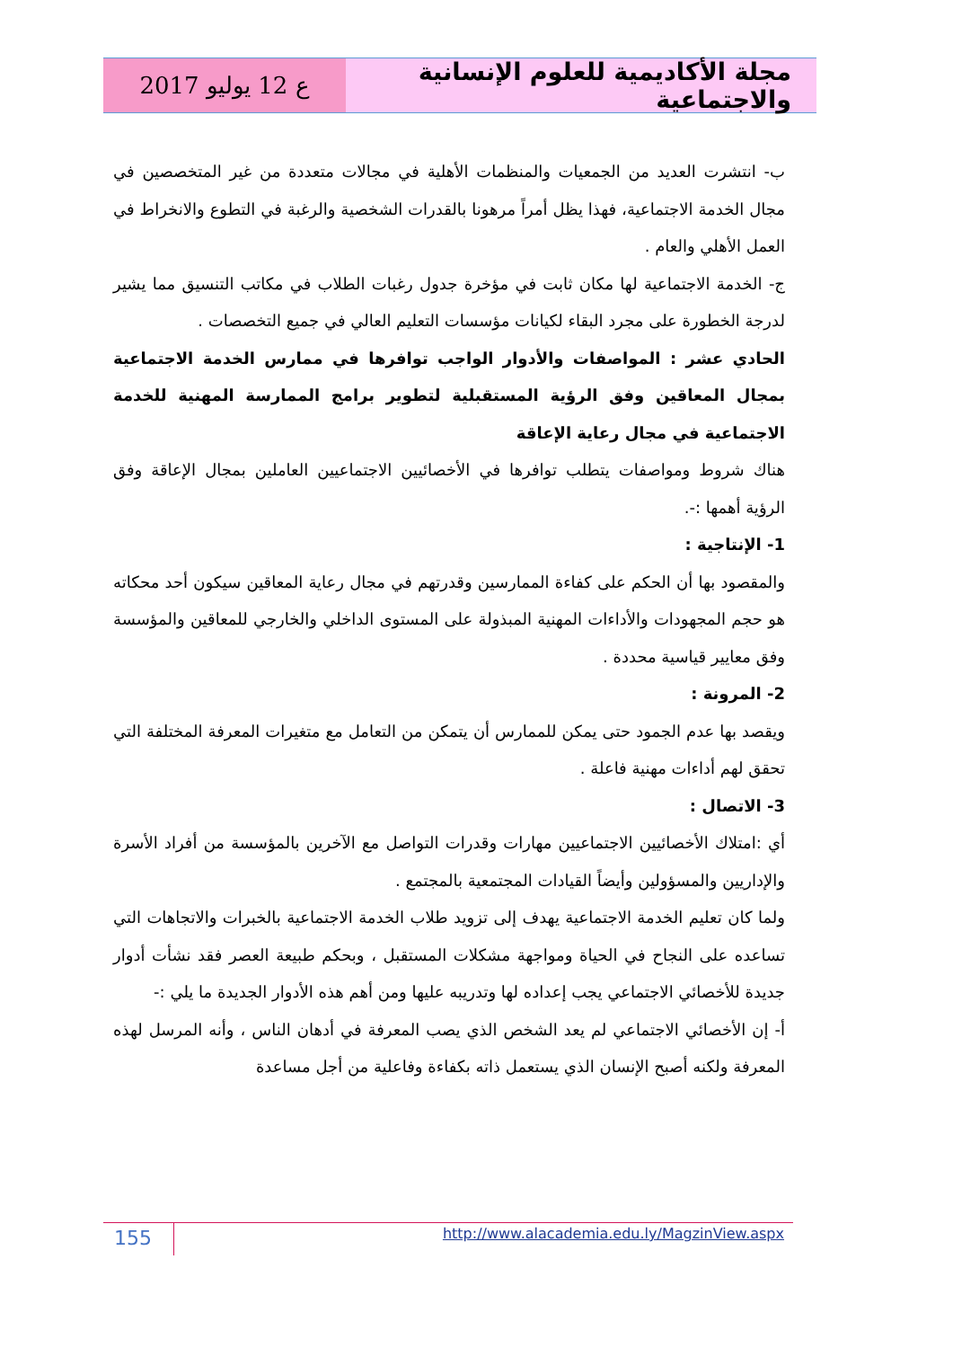ع 12 يوليو 2017 مجلة الأكاديمية للعلوم الإنسانية والاجتماعية
ب- انتشرت العديد من الجمعيات والمنظمات الأهلية في مجالات متعددة من غير المتخصصين في مجال الخدمة الاجتماعية، فهذا يظل أمراً مرهونا بالقدرات الشخصية والرغبة في التطوع والانخراط في العمل الأهلي والعام .
ج- الخدمة الاجتماعية لها مكان ثابت في مؤخرة جدول رغبات الطلاب في مكاتب التنسيق مما يشير لدرجة الخطورة على مجرد البقاء لكيانات مؤسسات التعليم العالي في جميع التخصصات .
الحادي عشر : المواصفات والأدوار الواجب توافرها في ممارس الخدمة الاجتماعية بمجال المعاقين وفق الرؤية المستقبلية لتطوير برامج الممارسة المهنية للخدمة الاجتماعية في مجال رعاية الإعاقة
هناك شروط ومواصفات يتطلب توافرها في الأخصائيين الاجتماعيين العاملين بمجال الإعاقة وفق الرؤية أهمها :-.
1- الإنتاجية :
والمقصود بها أن الحكم على كفاءة الممارسين وقدرتهم في مجال رعاية المعاقين سيكون أحد محكاته هو حجم المجهودات والأداءات المهنية المبذولة على المستوى الداخلي والخارجي للمعاقين والمؤسسة وفق معايير قياسية محددة .
2- المرونة :
ويقصد بها عدم الجمود حتى يمكن للممارس أن يتمكن من التعامل مع متغيرات المعرفة المختلفة التي تحقق لهم أداءات مهنية فاعلة .
3- الاتصال :
أي :امتلاك الأخصائيين الاجتماعيين مهارات وقدرات التواصل مع الآخرين بالمؤسسة من أفراد الأسرة والإداريين والمسؤولين وأيضاً القيادات المجتمعية بالمجتمع .
ولما كان تعليم الخدمة الاجتماعية يهدف إلى تزويد طلاب الخدمة الاجتماعية بالخبرات والاتجاهات التي تساعده على النجاح في الحياة ومواجهة مشكلات المستقبل ، وبحكم طبيعة العصر فقد نشأت أدوار جديدة للأخصائي الاجتماعي يجب إعداده لها وتدريبه عليها ومن أهم هذه الأدوار الجديدة ما يلي :-
أ- إن الأخصائي الاجتماعي لم يعد الشخص الذي يصب المعرفة في أدهان الناس ، وأنه المرسل لهذه المعرفة ولكنه أصبح الإنسان الذي يستعمل ذاته بكفاءة وفاعلية من أجل مساعدة
155 http://www.alacademia.edu.ly/MagzinView.aspx